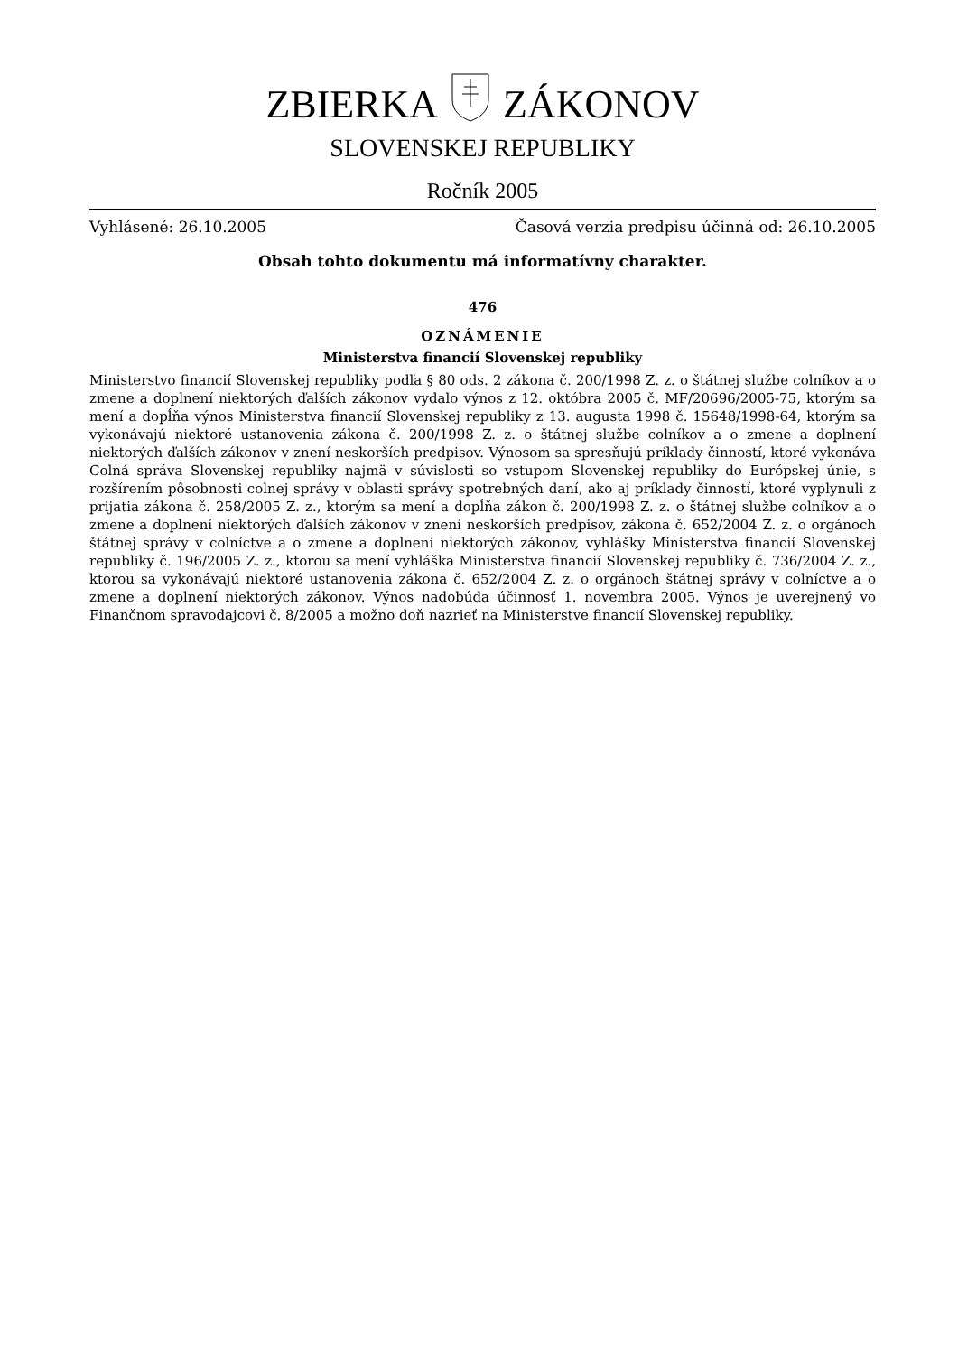ZBIERKAZÁKONOV
SLOVENSKEJ REPUBLIKY
Ročník 2005
Vyhlásené: 26.10.2005 Časová verzia predpisu účinná od: 26.10.2005
Obsah tohto dokumentu má informatívny charakter.
476
OZNÁMENIE
Ministerstva financií Slovenskej republiky
Ministerstvo financií Slovenskej republiky podľa § 80 ods. 2 zákona č. 200/1998 Z. z. o štátnej službe colníkov a o zmene a doplnení niektorých ďalších zákonov vydalo výnos z 12. októbra 2005 č. MF/20696/2005-75, ktorým sa mení a dopĺňa výnos Ministerstva financií Slovenskej republiky z 13. augusta 1998 č. 15648/1998-64, ktorým sa vykonávajú niektoré ustanovenia zákona č. 200/1998 Z. z. o štátnej službe colníkov a o zmene a doplnení niektorých ďalších zákonov v znení neskorších predpisov. Výnosom sa spresňujú príklady činností, ktoré vykonáva Colná správa Slovenskej republiky najmä v súvislosti so vstupom Slovenskej republiky do Európskej únie, s rozšírením pôsobnosti colnej správy v oblasti správy spotrebných daní, ako aj príklady činností, ktoré vyplynuli z prijatia zákona č. 258/2005 Z. z., ktorým sa mení a dopĺňa zákon č. 200/1998 Z. z. o štátnej službe colníkov a o zmene a doplnení niektorých ďalších zákonov v znení neskorších predpisov, zákona č. 652/2004 Z. z. o orgánoch štátnej správy v colníctve a o zmene a doplnení niektorých zákonov, vyhlášky Ministerstva financií Slovenskej republiky č. 196/2005 Z. z., ktorou sa mení vyhláška Ministerstva financií Slovenskej republiky č. 736/2004 Z. z., ktorou sa vykonávajú niektoré ustanovenia zákona č. 652/2004 Z. z. o orgánoch štátnej správy v colníctve a o zmene a doplnení niektorých zákonov. Výnos nadobúda účinnosť 1. novembra 2005. Výnos je uverejnený vo Finančnom spravodajcovi č. 8/2005 a možno doň nazrieť na Ministerstve financií Slovenskej republiky.